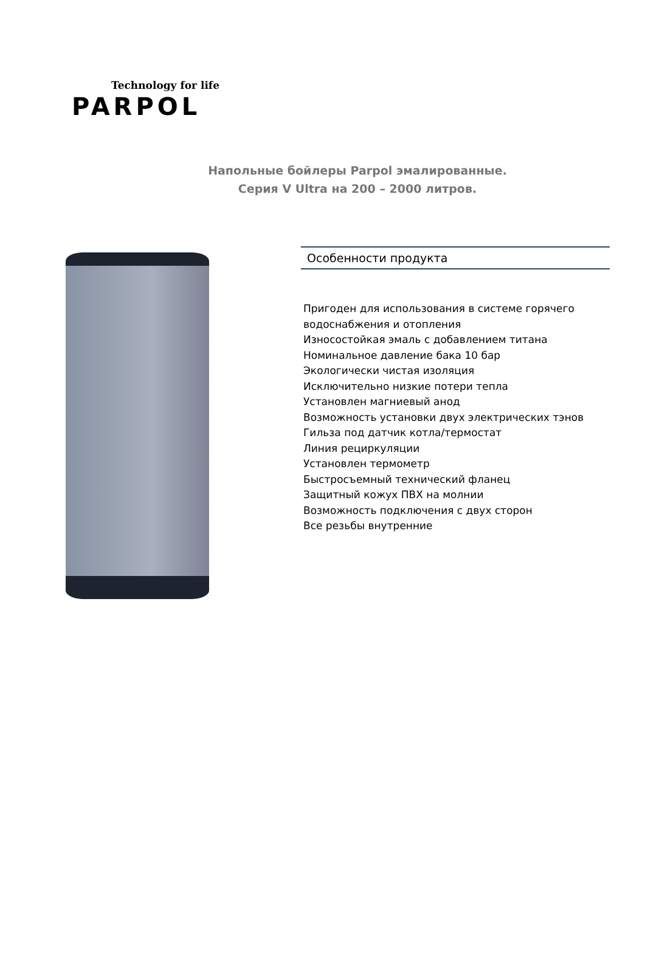Technology for life
PARPOL
Напольные бойлеры Parpol эмалированные.
Серия V Ultra на 200 – 2000 литров.
Особенности продукта
Пригоден для использования в системе горячего водоснабжения и отопления
Износостойкая эмаль с добавлением титана
Номинальное давление бака 10 бар
Экологически чистая изоляция
Исключительно низкие потери тепла
Установлен магниевый анод
Возможность установки двух электрических тэнов
Гильза под датчик котла/термостат
Линия рециркуляции
Установлен термометр
Быстросъемный технический фланец
Защитный кожух ПВХ на молнии
Возможность подключения с двух сторон
Все резьбы внутренние